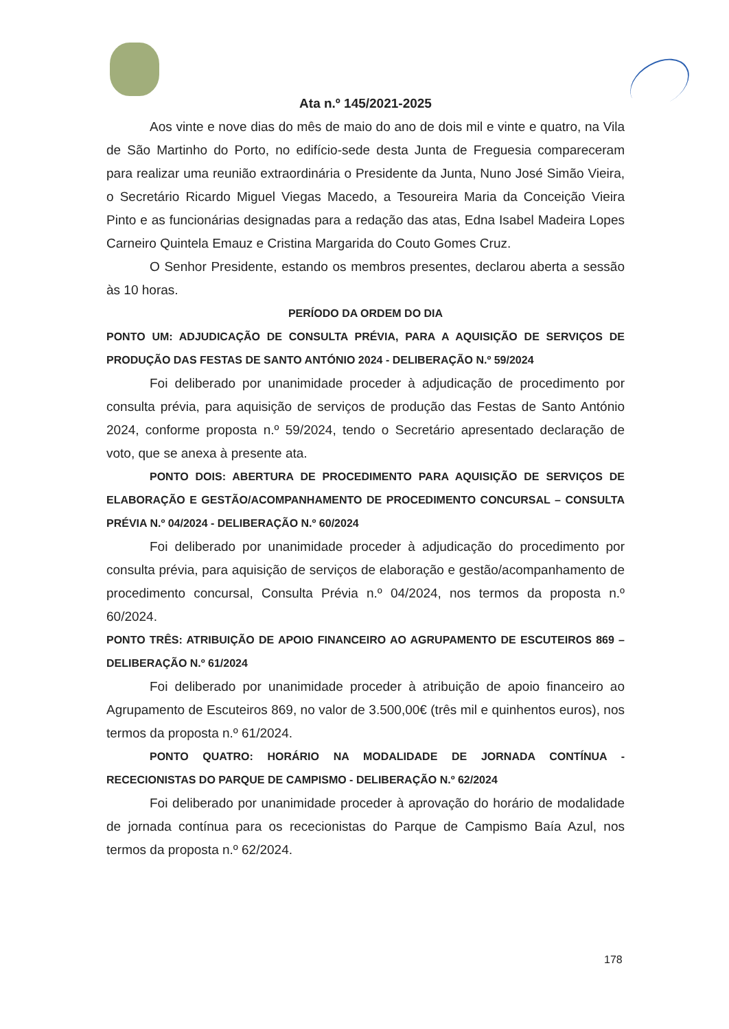Ata n.º 145/2021-2025
Aos vinte e nove dias do mês de maio do ano de dois mil e vinte e quatro, na Vila de São Martinho do Porto, no edifício-sede desta Junta de Freguesia compareceram para realizar uma reunião extraordinária o Presidente da Junta, Nuno José Simão Vieira, o Secretário Ricardo Miguel Viegas Macedo, a Tesoureira Maria da Conceição Vieira Pinto e as funcionárias designadas para a redação das atas, Edna Isabel Madeira Lopes Carneiro Quintela Emauz e Cristina Margarida do Couto Gomes Cruz.
O Senhor Presidente, estando os membros presentes, declarou aberta a sessão às 10 horas.
PERÍODO DA ORDEM DO DIA
PONTO UM: ADJUDICAÇÃO DE CONSULTA PRÉVIA, PARA A AQUISIÇÃO DE SERVIÇOS DE PRODUÇÃO DAS FESTAS DE SANTO ANTÓNIO 2024 - DELIBERAÇÃO N.º 59/2024
Foi deliberado por unanimidade proceder à adjudicação de procedimento por consulta prévia, para aquisição de serviços de produção das Festas de Santo António 2024, conforme proposta n.º 59/2024, tendo o Secretário apresentado declaração de voto, que se anexa à presente ata.
PONTO DOIS: ABERTURA DE PROCEDIMENTO PARA AQUISIÇÃO DE SERVIÇOS DE ELABORAÇÃO E GESTÃO/ACOMPANHAMENTO DE PROCEDIMENTO CONCURSAL – CONSULTA PRÉVIA N.º 04/2024 - DELIBERAÇÃO N.º 60/2024
Foi deliberado por unanimidade proceder à adjudicação do procedimento por consulta prévia, para aquisição de serviços de elaboração e gestão/acompanhamento de procedimento concursal, Consulta Prévia n.º 04/2024, nos termos da proposta n.º 60/2024.
PONTO TRÊS: ATRIBUIÇÃO DE APOIO FINANCEIRO AO AGRUPAMENTO DE ESCUTEIROS 869 – DELIBERAÇÃO N.º 61/2024
Foi deliberado por unanimidade proceder à atribuição de apoio financeiro ao Agrupamento de Escuteiros 869, no valor de 3.500,00€ (três mil e quinhentos euros), nos termos da proposta n.º 61/2024.
PONTO QUATRO: HORÁRIO NA MODALIDADE DE JORNADA CONTÍNUA - RECECIONISTAS DO PARQUE DE CAMPISMO - DELIBERAÇÃO N.º 62/2024
Foi deliberado por unanimidade proceder à aprovação do horário de modalidade de jornada contínua para os rececionistas do Parque de Campismo Baía Azul, nos termos da proposta n.º 62/2024.
178